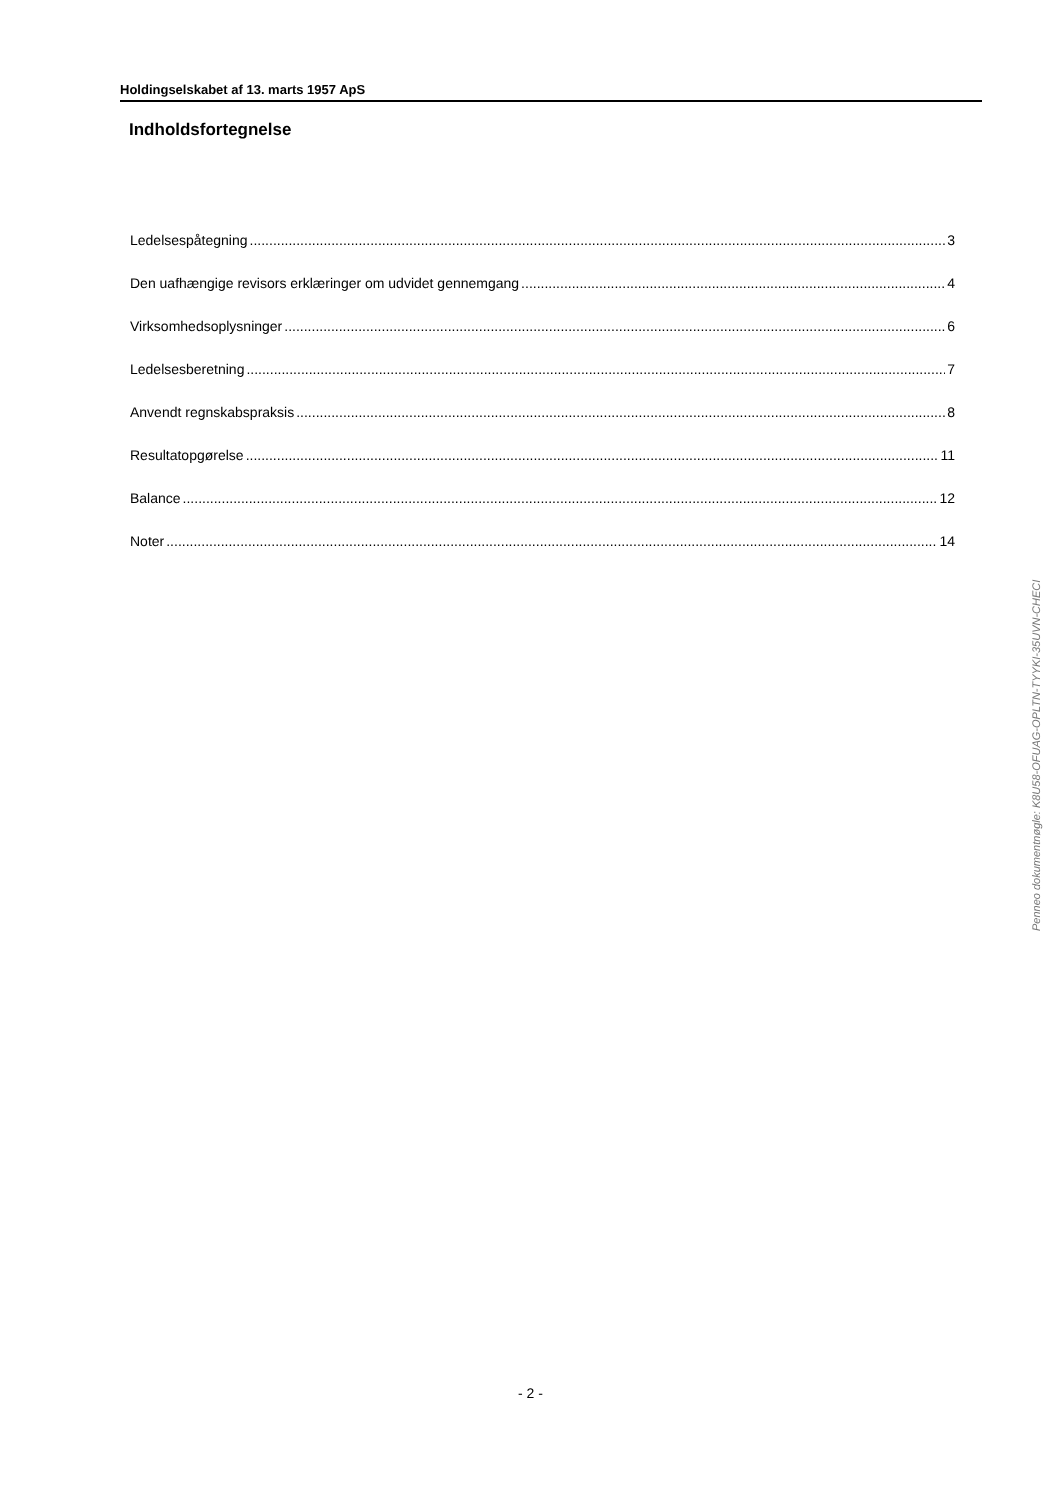Holdingselskabet af 13. marts 1957 ApS
Indholdsfortegnelse
Ledelsespåtegning 3
Den uafhængige revisors erklæringer om udvidet gennemgang 4
Virksomhedsoplysninger 6
Ledelsesberetning 7
Anvendt regnskabspraksis 8
Resultatopgørelse 11
Balance 12
Noter 14
Penneo dokumentnøgle: K8U58-OFUAG-OPLTN-TYYKI-35UVN-CHECI
- 2 -